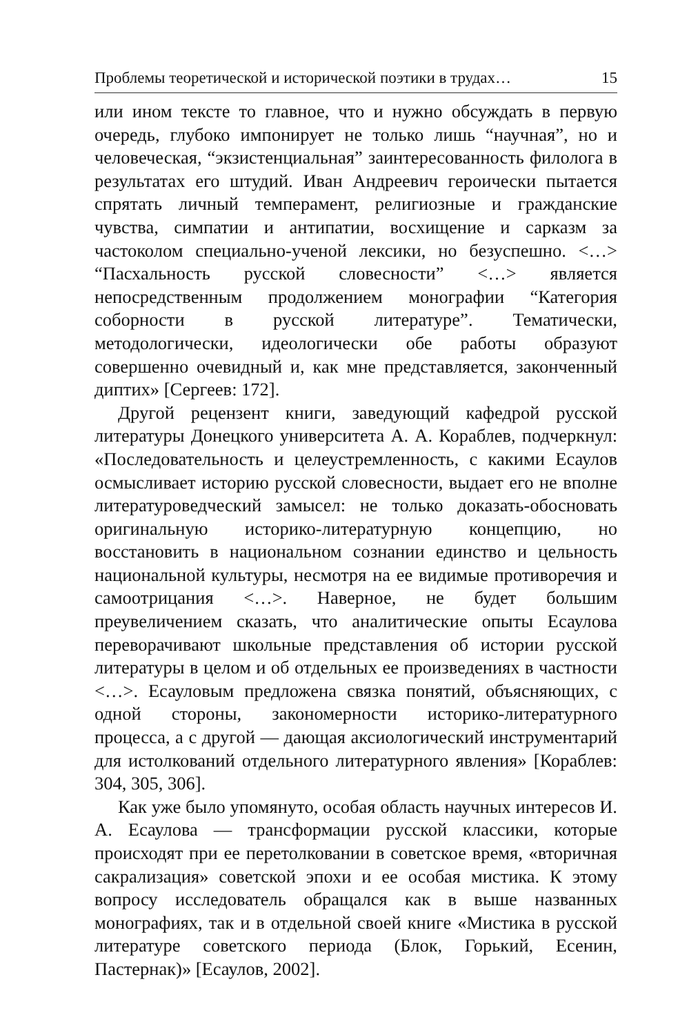Проблемы теоретической и исторической поэтики в трудах… 15
или ином тексте то главное, что и нужно обсуждать в первую очередь, глубоко импонирует не только лишь “научная”, но и человеческая, “экзистенциальная” заинтересованность филолога в результатах его штудий. Иван Андреевич героически пытается спрятать личный темперамент, религиозные и гражданские чувства, симпатии и антипатии, восхищение и сарказм за частоколом специально-ученой лексики, но безуспешно. <…> “Пасхальность русской словесности” <…> является непосредственным продолжением монографии “Категория соборности в русской литературе”. Тематически, методологически, идеологически обе работы образуют совершенно очевидный и, как мне представляется, законченный диптих» [Сергеев: 172].
Другой рецензент книги, заведующий кафедрой русской литературы Донецкого университета А. А. Кораблев, подчеркнул: «Последовательность и целеустремленность, с какими Есаулов осмысливает историю русской словесности, выдает его не вполне литературоведческий замысел: не только доказать-обосновать оригинальную историко-литературную концепцию, но восстановить в национальном сознании единство и цельность национальной культуры, несмотря на ее видимые противоречия и самоотрицания <…>. Наверное, не будет большим преувеличением сказать, что аналитические опыты Есаулова переворачивают школьные представления об истории русской литературы в целом и об отдельных ее произведениях в частности <…>. Есауловым предложена связка понятий, объясняющих, с одной стороны, закономерности историко-литературного процесса, а с другой — дающая аксиологический инструментарий для истолкований отдельного литературного явления» [Кораблев: 304, 305, 306].
Как уже было упомянуто, особая область научных интересов И. А. Есаулова — трансформации русской классики, которые происходят при ее перетолковании в советское время, «вторичная сакрализация» советской эпохи и ее особая мистика. К этому вопросу исследователь обращался как в выше названных монографиях, так и в отдельной своей книге «Мистика в русской литературе советского периода (Блок, Горький, Есенин, Пастернак)» [Есаулов, 2002].